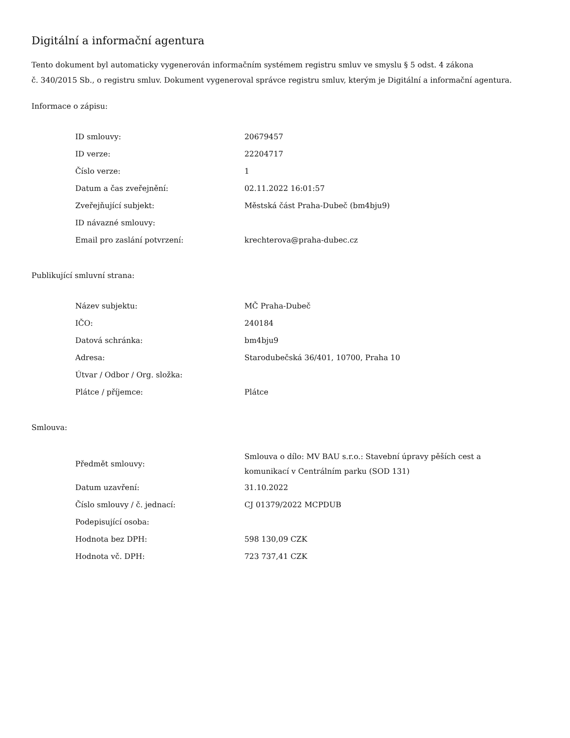Digitální a informační agentura
Tento dokument byl automaticky vygenerován informačním systémem registru smluv ve smyslu § 5 odst. 4 zákona
č. 340/2015 Sb., o registru smluv. Dokument vygeneroval správce registru smluv, kterým je Digitální a informační agentura.
Informace o zápisu:
| ID smlouvy: | 20679457 |
| ID verze: | 22204717 |
| Číslo verze: | 1 |
| Datum a čas zveřejnění: | 02.11.2022 16:01:57 |
| Zveřejňující subjekt: | Městská část Praha-Dubeč (bm4bju9) |
| ID návazné smlouvy: | |
| Email pro zaslání potvrzení: | krechterova@praha-dubec.cz |
Publikující smluvní strana:
| Název subjektu: | MČ Praha-Dubeč |
| IČO: | 240184 |
| Datová schránka: | bm4bju9 |
| Adresa: | Starodubečská 36/401, 10700, Praha 10 |
| Útvar / Odbor / Org. složka: | |
| Plátce / příjemce: | Plátce |
Smlouva:
| Předmět smlouvy: | Smlouva o dílo: MV BAU s.r.o.: Stavební úpravy pěších cest a komunikací v Centrálním parku (SOD 131) |
| Datum uzavření: | 31.10.2022 |
| Číslo smlouvy / č. jednací: | CJ 01379/2022 MCPDUB |
| Podepisující osoba: | |
| Hodnota bez DPH: | 598 130,09 CZK |
| Hodnota vč. DPH: | 723 737,41 CZK |